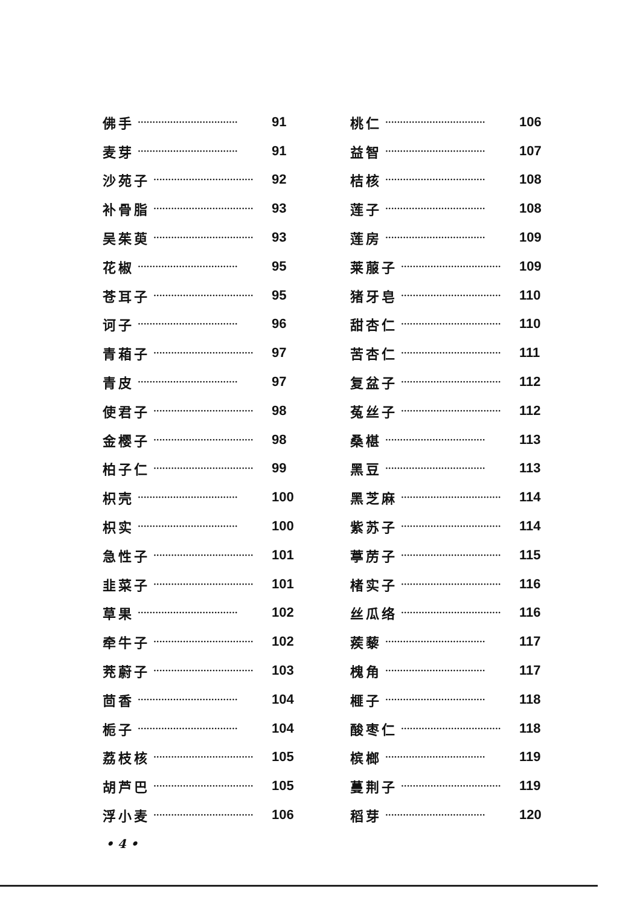佛手 ·································· 91
麦芽 ·································· 91
沙苑子 ·································· 92
补骨脂 ·································· 93
吴茱萸 ·································· 93
花椒 ·································· 95
苍耳子 ·································· 95
诃子 ·································· 96
青葙子 ·································· 97
青皮 ·································· 97
使君子 ·································· 98
金樱子 ·································· 98
柏子仁 ·································· 99
枳壳 ·································· 100
枳实 ·································· 100
急性子 ·································· 101
韭菜子 ·································· 101
草果 ·································· 102
牵牛子 ·································· 102
茺蔚子 ·································· 103
茴香 ·································· 104
栀子 ·································· 104
荔枝核 ·································· 105
胡芦巴 ·································· 105
浮小麦 ·································· 106
桃仁 ·································· 106
益智 ·································· 107
桔核 ·································· 108
莲子 ·································· 108
莲房 ·································· 109
莱菔子 ·································· 109
猪牙皂 ·································· 110
甜杏仁 ·································· 110
苦杏仁 ·································· 111
复盆子 ·································· 112
菟丝子 ·································· 112
桑椹 ·································· 113
黑豆 ·································· 113
黑芝麻 ·································· 114
紫苏子 ·································· 114
葶苈子 ·································· 115
楮实子 ·································· 116
丝瓜络 ·································· 116
蒺藜 ·································· 117
槐角 ·································· 117
榧子 ·································· 118
酸枣仁 ·································· 118
槟榔 ·································· 119
蔓荆子 ·································· 119
稻芽 ·································· 120
• 4 •